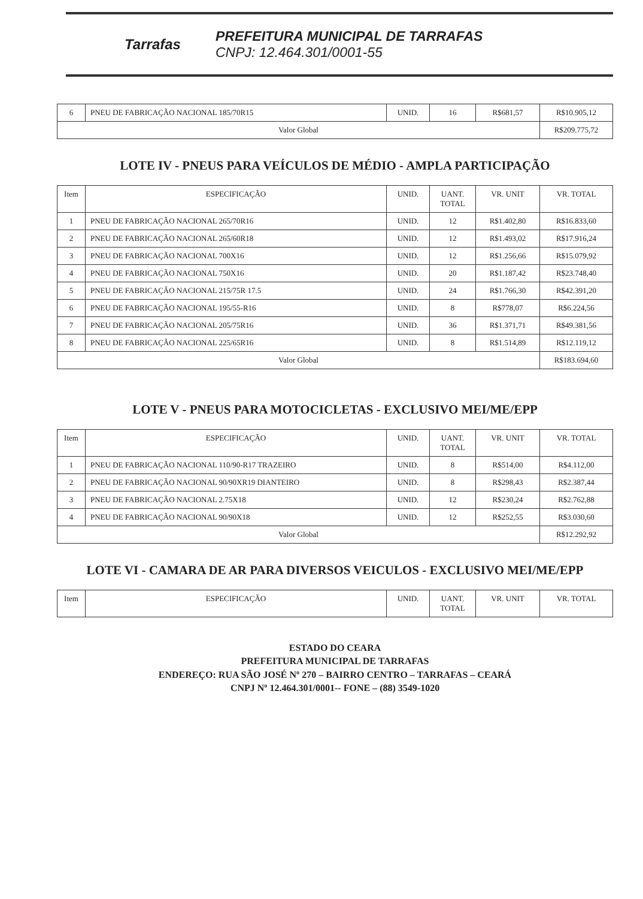Tarrafas
PREFEITURA MUNICIPAL DE TARRAFAS
CNPJ: 12.464.301/0001-55
| 6 | PNEU DE FABRICAÇÃO NACIONAL 185/70R15 | UNID. | 16 | R$681,57 | R$10.905,12 |
| Valor Global | | | | | R$209.775,72 |
LOTE IV - PNEUS PARA VEÍCULOS DE MÉDIO - AMPLA PARTICIPAÇÃO
| Item | ESPECIFICAÇÃO | UNID. | UANT. TOTAL | VR. UNIT | VR. TOTAL |
| --- | --- | --- | --- | --- | --- |
| 1 | PNEU DE FABRICAÇÃO NACIONAL 265/70R16 | UNID. | 12 | R$1.402,80 | R$16.833,60 |
| 2 | PNEU DE FABRICAÇÃO NACIONAL 265/60R18 | UNID. | 12 | R$1.493,02 | R$17.916,24 |
| 3 | PNEU DE FABRICAÇÃO NACIONAL 700X16 | UNID. | 12 | R$1.256,66 | R$15.079,92 |
| 4 | PNEU DE FABRICAÇÃO NACIONAL 750X16 | UNID. | 20 | R$1.187,42 | R$23.748,40 |
| 5 | PNEU DE FABRICAÇÃO NACIONAL 215/75R 17.5 | UNID. | 24 | R$1.766,30 | R$42.391,20 |
| 6 | PNEU DE FABRICAÇÃO NACIONAL 195/55-R16 | UNID. | 8 | R$778,07 | R$6.224,56 |
| 7 | PNEU DE FABRICAÇÃO NACIONAL 205/75R16 | UNID. | 36 | R$1.371,71 | R$49.381,56 |
| 8 | PNEU DE FABRICAÇÃO NACIONAL 225/65R16 | UNID. | 8 | R$1.514,89 | R$12.119,12 |
| Valor Global | | | | | R$183.694,60 |
LOTE V - PNEUS PARA MOTOCICLETAS - EXCLUSIVO MEI/ME/EPP
| Item | ESPECIFICAÇÃO | UNID. | UANT. TOTAL | VR. UNIT | VR. TOTAL |
| --- | --- | --- | --- | --- | --- |
| 1 | PNEU DE FABRICAÇÃO NACIONAL 110/90-R17 TRAZEIRO | UNID. | 8 | R$514,00 | R$4.112,00 |
| 2 | PNEU DE FABRICAÇÃO NACIONAL 90/90XR19 DIANTEIRO | UNID. | 8 | R$298,43 | R$2.387,44 |
| 3 | PNEU DE FABRICAÇÃO NACIONAL 2.75X18 | UNID. | 12 | R$230,24 | R$2.762,88 |
| 4 | PNEU DE FABRICAÇÃO NACIONAL 90/90X18 | UNID. | 12 | R$252,55 | R$3.030,60 |
| Valor Global | | | | | R$12.292,92 |
LOTE VI - CAMARA DE AR PARA DIVERSOS VEICULOS - EXCLUSIVO MEI/ME/EPP
| Item | ESPECIFICAÇÃO | UNID. | UANT. TOTAL | VR. UNIT | VR. TOTAL |
| --- | --- | --- | --- | --- | --- |
ESTADO DO CEARA
PREFEITURA MUNICIPAL DE TARRAFAS
ENDEREÇO: RUA SÃO JOSÉ Nº 270 – BAIRRO CENTRO – TARRAFAS – CEARÁ
CNPJ Nº 12.464.301/0001-- FONE – (88) 3549-1020